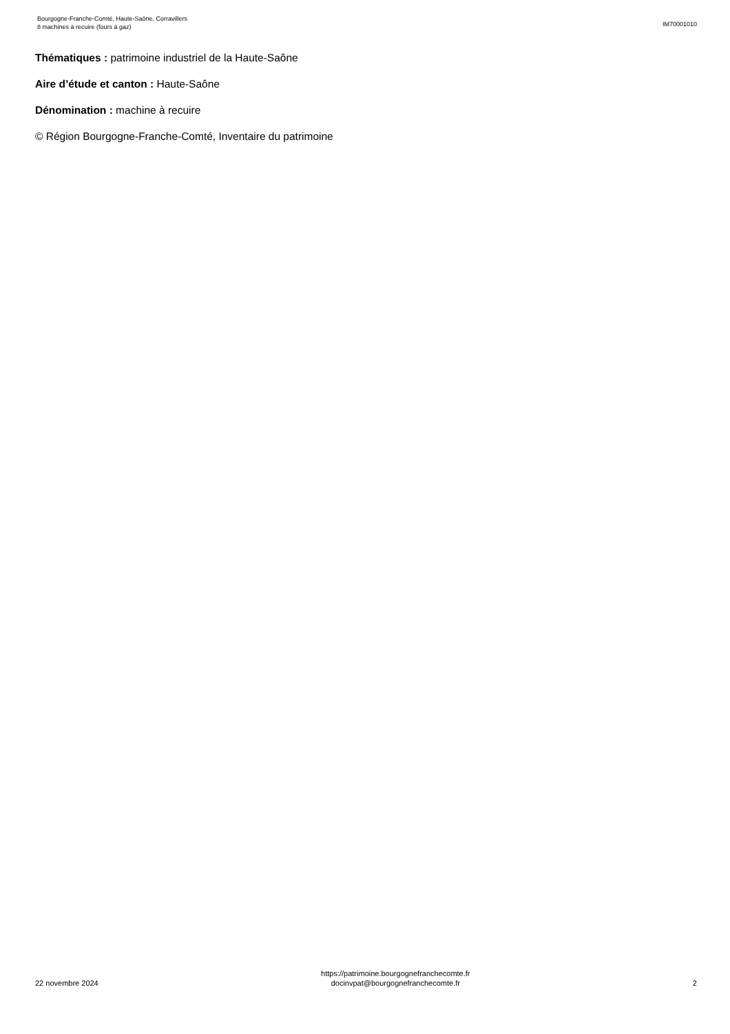Bourgogne-Franche-Comté, Haute-Saône, Corravillers
8 machines à recuire (fours à gaz)
IM70001010
Thématiques : patrimoine industriel de la Haute-Saône
Aire d’étude et canton : Haute-Saône
Dénomination : machine à recuire
© Région Bourgogne-Franche-Comté, Inventaire du patrimoine
22 novembre 2024
https://patrimoine.bourgognefranchecomte.fr
docinvpat@bourgognefranchecomte.fr
2